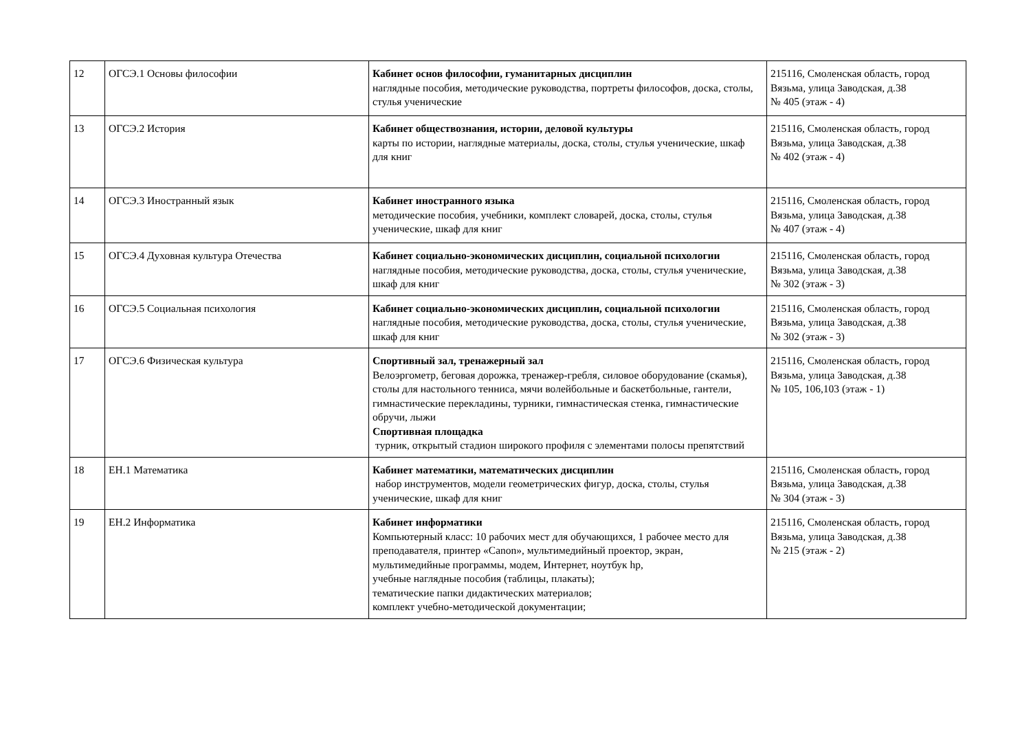| 12 | ОГСЭ.1 Основы философии | Кабинет основ философии, гуманитарных дисциплин наглядные пособия, методические руководства, портреты философов, доска, столы, стулья ученические | 215116, Смоленская область, город Вязьма, улица Заводская, д.38 № 405 (этаж - 4) |
| 13 | ОГСЭ.2 История | Кабинет обществознания, истории, деловой культуры карты по истории, наглядные материалы, доска, столы, стулья ученические, шкаф для книг | 215116, Смоленская область, город Вязьма, улица Заводская, д.38 № 402 (этаж - 4) |
| 14 | ОГСЭ.3 Иностранный язык | Кабинет иностранного языка методические пособия, учебники, комплект словарей, доска, столы, стулья ученические, шкаф для книг | 215116, Смоленская область, город Вязьма, улица Заводская, д.38 № 407 (этаж - 4) |
| 15 | ОГСЭ.4 Духовная культура Отечества | Кабинет социально-экономических дисциплин, социальной психологии наглядные пособия, методические руководства, доска, столы, стулья ученические, шкаф для книг | 215116, Смоленская область, город Вязьма, улица Заводская, д.38 № 302 (этаж - 3) |
| 16 | ОГСЭ.5 Социальная психология | Кабинет социально-экономических дисциплин, социальной психологии наглядные пособия, методические руководства, доска, столы, стулья ученические, шкаф для книг | 215116, Смоленская область, город Вязьма, улица Заводская, д.38 № 302 (этаж - 3) |
| 17 | ОГСЭ.6 Физическая культура | Спортивный зал, тренажерный зал Велоэргометр, беговая дорожка, тренажер-гребля, силовое оборудование (скамья), столы для настольного тенниса, мячи волейбольные и баскетбольные, гантели, гимнастические перекладины, турники, гимнастическая стенка, гимнастические обручи, лыжи Спортивная площадка турник, открытый стадион широкого профиля с элементами полосы препятствий | 215116, Смоленская область, город Вязьма, улица Заводская, д.38 № 105, 106,103 (этаж - 1) |
| 18 | ЕН.1 Математика | Кабинет математики, математических дисциплин набор инструментов, модели геометрических фигур, доска, столы, стулья ученические, шкаф для книг | 215116, Смоленская область, город Вязьма, улица Заводская, д.38 № 304 (этаж - 3) |
| 19 | ЕН.2 Информатика | Кабинет информатики Компьютерный класс: 10 рабочих мест для обучающихся, 1 рабочее место для преподавателя, принтер «Canon», мультимедийный проектор, экран, мультимедийные программы, модем, Интернет, ноутбук hp, учебные наглядные пособия (таблицы, плакаты); тематические папки дидактических материалов; комплект учебно-методической документации; | 215116, Смоленская область, город Вязьма, улица Заводская, д.38 № 215 (этаж - 2) |